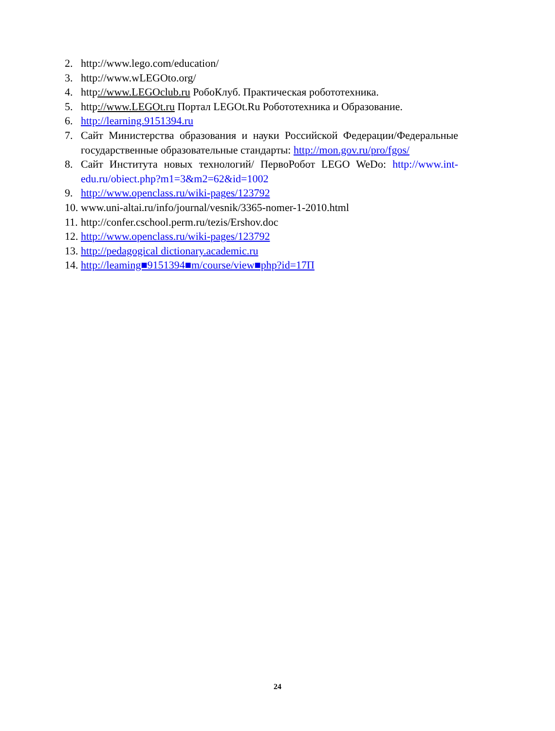2. http://www.lego.com/education/
3. http://www.wLEGOto.org/
4. http://www.LEGOclub.ru РобоКлуб. Практическая робототехника.
5. http://www.LEGOt.ru Портал LEGOt.Ru Робототехника и Образование.
6. http://learning.9151394.ru
7. Сайт Министерства образования и науки Российской Федерации/Федеральные государственные образовательные стандарты: http://mon.gov.ru/pro/fgos/
8. Сайт Института новых технологий/ ПервоРобот LEGO WeDo: http://www.int- edu.ru/obiect.php?m1=3&m2=62&id=1002
9. http://www.openclass.ru/wiki-pages/123792
10. www.uni-altai.ru/info/journal/vesnik/3365-nomer-1-2010.html
11. http://confer.cschool.perm.ru/tezis/Ershov.doc
12. http://www.openclass.ru/wiki-pages/123792
13. http://pedagogical dictionary.academic.ru
14. http://leaming■9151394■m/course/view■php?id=17П
24